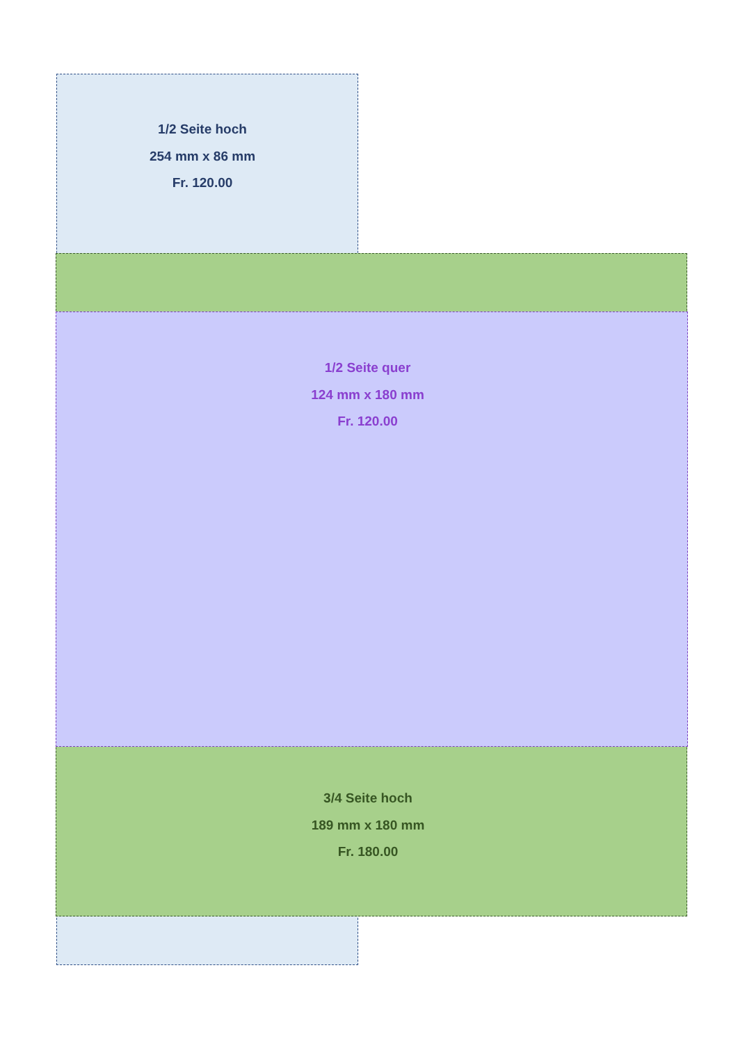1/2 Seite hoch
254 mm x 86 mm
Fr. 120.00
1/2 Seite quer
124 mm x 180 mm
Fr. 120.00
3/4 Seite hoch
189 mm x 180 mm
Fr. 180.00